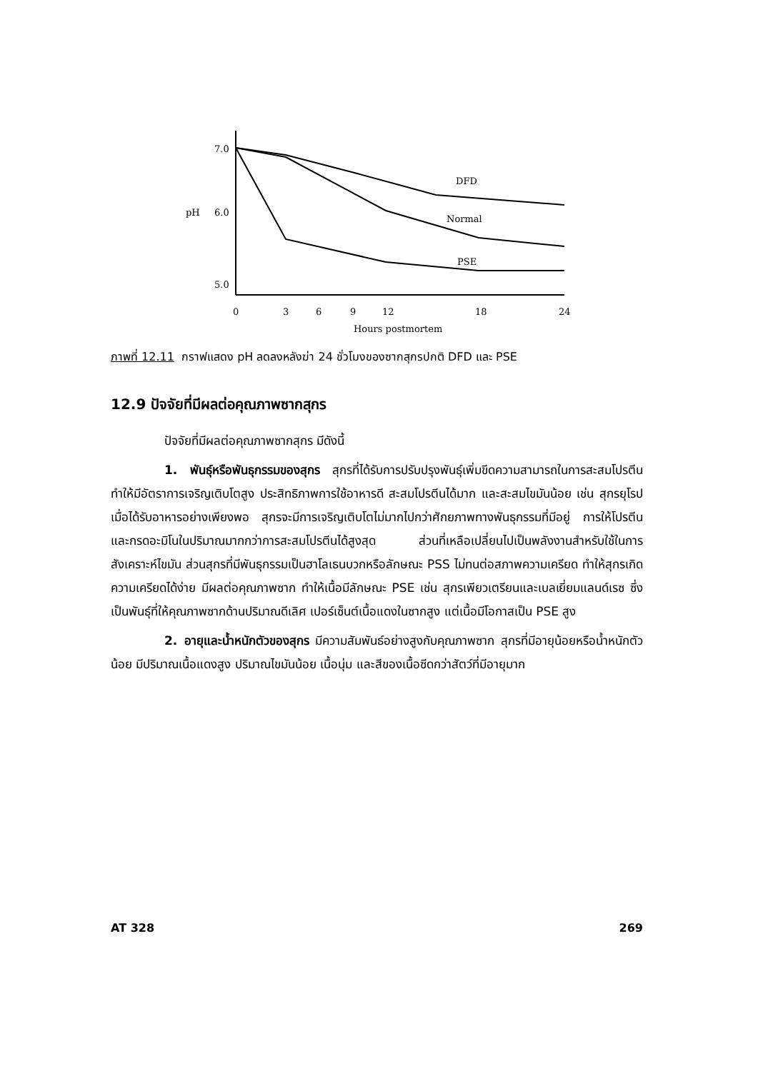7.0
6.0
pH
5.0
DFD
Normal
PSE
0
3
6
9
12
18
24
Hours postmortem
ภาพที่ 12.11 กราฟแสดง pH ลดลงหลังฆ่า 24 ชั่วโมงของซากสุกรปกติ DFD และ PSE
12.9 ปัจจัยที่มีผลต่อคุณภาพซากสุกร
ปัจจัยที่มีผลต่อคุณภาพซากสุกร มีดังนี้
1. พันธุ์หรือพันธุกรรมของสุกร สุกรที่ได้รับการปรับปรุงพันธุ์เพิ่มขีดความสามารถในการสะสมโปรตีน ทำให้มีอัตราการเจริญเติบโตสูง ประสิทธิภาพการใช้อาหารดี สะสมโปรตีนได้มาก และสะสมไขมันน้อย เช่น สุกรยุโรป เมื่อได้รับอาหารอย่างเพียงพอ สุกรจะมีการเจริญเติบโตไม่มากไปกว่าศักยภาพทางพันธุกรรมที่มีอยู่ การให้โปรตีนและกรดอะมิโนในปริมาณมากกว่าการสะสมโปรตีนได้สูงสุด ส่วนที่เหลือเปลี่ยนไปเป็นพลังงานสำหรับใช้ในการสังเคราะห์ไขมัน ส่วนสุกรที่มีพันธุกรรมเป็นฮาโลเธนบวกหรือลักษณะ PSS ไม่ทนต่อสภาพความเครียด ทำให้สุกรเกิดความเครียดได้ง่าย มีผลต่อคุณภาพซาก ทำให้เนื้อมีลักษณะ PSE เช่น สุกรเพียวเตรียนและเบลเยี่ยมแลนด์เรซ ซึ่งเป็นพันธุ์ที่ให้คุณภาพซากด้านปริมาณดีเลิศ เปอร์เซ็นต์เนื้อแดงในซากสูง แต่เนื้อมีโอกาสเป็น PSE สูง
2. อายุและน้ำหนักตัวของสุกร มีความสัมพันธ์อย่างสูงกับคุณภาพซาก สุกรที่มีอายุน้อยหรือน้ำหนักตัวน้อย มีปริมาณเนื้อแดงสูง ปริมาณไขมันน้อย เนื้อนุ่ม และสีของเนื้อซีดกว่าสัตว์ที่มีอายุมาก
AT 328 269